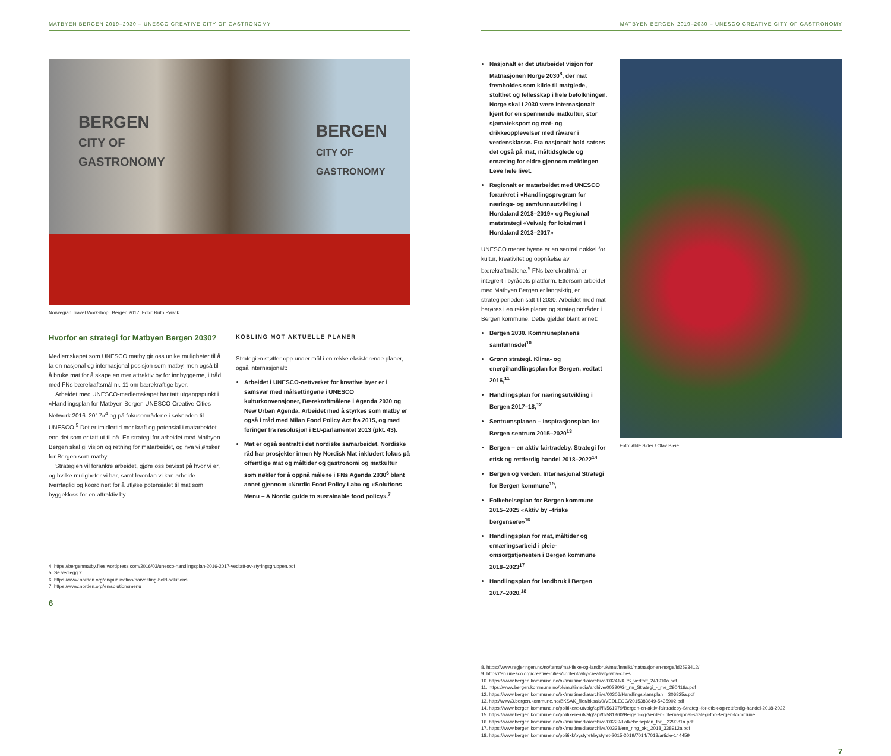MATBYEN BERGEN 2019–2030 – UNESCO CREATIVE CITY OF GASTRONOMY
BERGEN
CITY OF
GASTRONOMY
BERGEN
CITY OF
GASTRONOMY
Norwegian Travel Workshop i Bergen 2017. Foto: Ruth Rørvik
Hvorfor en strategi for Matbyen Bergen 2030?
Medlemskapet som UNESCO matby gir oss unike muligheter til å ta en nasjonal og internasjonal posisjon som matby, men også til å bruke mat for å skape en mer attraktiv by for innbyggerne, i tråd med FNs bærekraftsmål nr. 11 om bærekraftige byer.
Arbeidet med UNESCO-medlemskapet har tatt utgangspunkt i «Handlingsplan for Matbyen Bergen UNESCO Creative Cities Network 2016–2017»<sup>4</sup> og på fokusområdene i søknaden til UNESCO.<sup>5</sup> Det er imidlertid mer kraft og potensial i matarbeidet enn det som er tatt ut til nå. En strategi for arbeidet med Matbyen Bergen skal gi visjon og retning for matarbeidet, og hva vi ønsker for Bergen som matby.
Strategien vil forankre arbeidet, gjøre oss bevisst på hvor vi er, og hvilke muligheter vi har, samt hvordan vi kan arbeide tverrfaglig og koordinert for å utløse potensialet til mat som byggekloss for en attraktiv by.
KOBLING MOT AKTUELLE PLANER
Strategien støtter opp under mål i en rekke eksisterende planer, også internasjonalt:
Arbeidet i UNESCO-nettverket for kreative byer er i samsvar med målsettingene i UNESCO kulturkonvensjoner, Bærekraftmålene i Agenda 2030 og New Urban Agenda. Arbeidet med å styrkes som matby er også i tråd med Milan Food Policy Act fra 2015, og med føringer fra resolusjon i EU-parlamentet 2013 (pkt. 43).
Mat er også sentralt i det nordiske samarbeidet. Nordiske råd har prosjekter innen Ny Nordisk Mat inkludert fokus på offentlige mat og måltider og gastronomi og matkultur som nøkler for å oppnå målene i FNs Agenda 2030<sup>6</sup> blant annet gjennom «Nordic Food Policy Lab» og «Solutions Menu – A Nordic guide to sustainable food policy».<sup>7</sup>
4. https://bergenmatby.files.wordpress.com/2016/03/unesco-handlingsplan-2016-2017-vedtatt-av-styringsgruppen.pdf
5. Se vedlegg 2
6. https://www.norden.org/en/publication/harvesting-bold-solutions
7. https://www.norden.org/en/solutionsmenu
6
MATBYEN BERGEN 2019–2030 – UNESCO CREATIVE CITY OF GASTRONOMY
Nasjonalt er det utarbeidet visjon for Matnasjonen Norge 2030<sup>8</sup>, der mat fremholdes som kilde til matglede, stolthet og fellesskap i hele befolkningen. Norge skal i 2030 være internasjonalt kjent for en spennende matkultur, stor sjømateksport og mat- og drikkeopplevelser med råvarer i verdensklasse. Fra nasjonalt hold satses det også på mat, måltidsglede og ernæring for eldre gjennom meldingen Leve hele livet.
Regionalt er matarbeidet med UNESCO forankret i «Handlingsprogram for nærings- og samfunnsutvikling i Hordaland 2018–2019» og Regional matstrategi «Veivalg for lokalmat i Hordaland 2013–2017»
UNESCO mener byene er en sentral nøkkel for kultur, kreativitet og oppnåelse av bærekraftmålene.<sup>9</sup> FNs bærekraftmål er integrert i byrådets plattform. Ettersom arbeidet med Matbyen Bergen er langsiktig, er strategiperioden satt til 2030. Arbeidet med mat berøres i en rekke planer og strategiområder i Bergen kommune. Dette gjelder blant annet:
Bergen 2030. Kommuneplanens samfunnsdel<sup>10</sup>
Grønn strategi. Klima- og energihandlingsplan for Bergen, vedtatt 2016,<sup>11</sup>
Handlingsplan for næringsutvikling i Bergen 2017–18,<sup>12</sup>
Sentrumsplanen – inspirasjonsplan for Bergen sentrum 2015–2020<sup>13</sup>
Bergen – en aktiv fairtradeby. Strategi for etisk og rettferdig handel 2018–2022<sup>14</sup>
Bergen og verden. Internasjonal Strategi for Bergen kommune<sup>15</sup>,
Folkehelseplan for Bergen kommune 2015–2025 «Aktiv by –friske bergensere»<sup>16</sup>
Handlingsplan for mat, måltider og ernæringsarbeid i pleie- omsorgstjenesten i Bergen kommune 2018–2023<sup>17</sup>
Handlingsplan for landbruk i Bergen 2017–2020.<sup>18</sup>
Foto: Alde Sider / Olav Bleie
8. https://www.regjeringen.no/no/tema/mat-fiske-og-landbruk/mat/innsikt/matnasjonen-norge/id2593412/
9. https://en.unesco.org/creative-cities/content/why-creativity-why-cities
10. https://www.bergen.kommune.no/bk/multimedia/archive/00241/KPS_vedtatt_241910a.pdf
11. https://www.bergen.kommune.no/bk/multimedia/archive/00290/Gr_nn_Strategi_-_me_290416a.pdf
12. https://www.bergen.kommune.no/bk/multimedia/archive/00306/Handlingsplansplan__306825a.pdf
13. http://www3.bergen.kommune.no/BKSAK_filer/bksak/0/VEDLEGG/2015383849-5435902.pdf
14. https://www.bergen.kommune.no/politikere-utvalg/api/fil/561979/Bergen-en-aktiv-fairtradeby-Strategi-for-etisk-og-rettferdig-handel-2018-2022
15. https://www.bergen.kommune.no/politikere-utvalg/api/fil/581960/Bergen-og-Verden-Internasjonal-strategi-for-Bergen-kommune
16. https://www.bergen.kommune.no/bk/multimedia/archive/00229/Folkehelseplan_for__229381a.pdf
17. https://www.bergen.kommune.no/bk/multimedia/archive/00338/ern_ring_okt_2018_338912a.pdf
18. https://www.bergen.kommune.no/politikk/bystyret/bystyret-2015-2019/7014/7018/article-144459
7